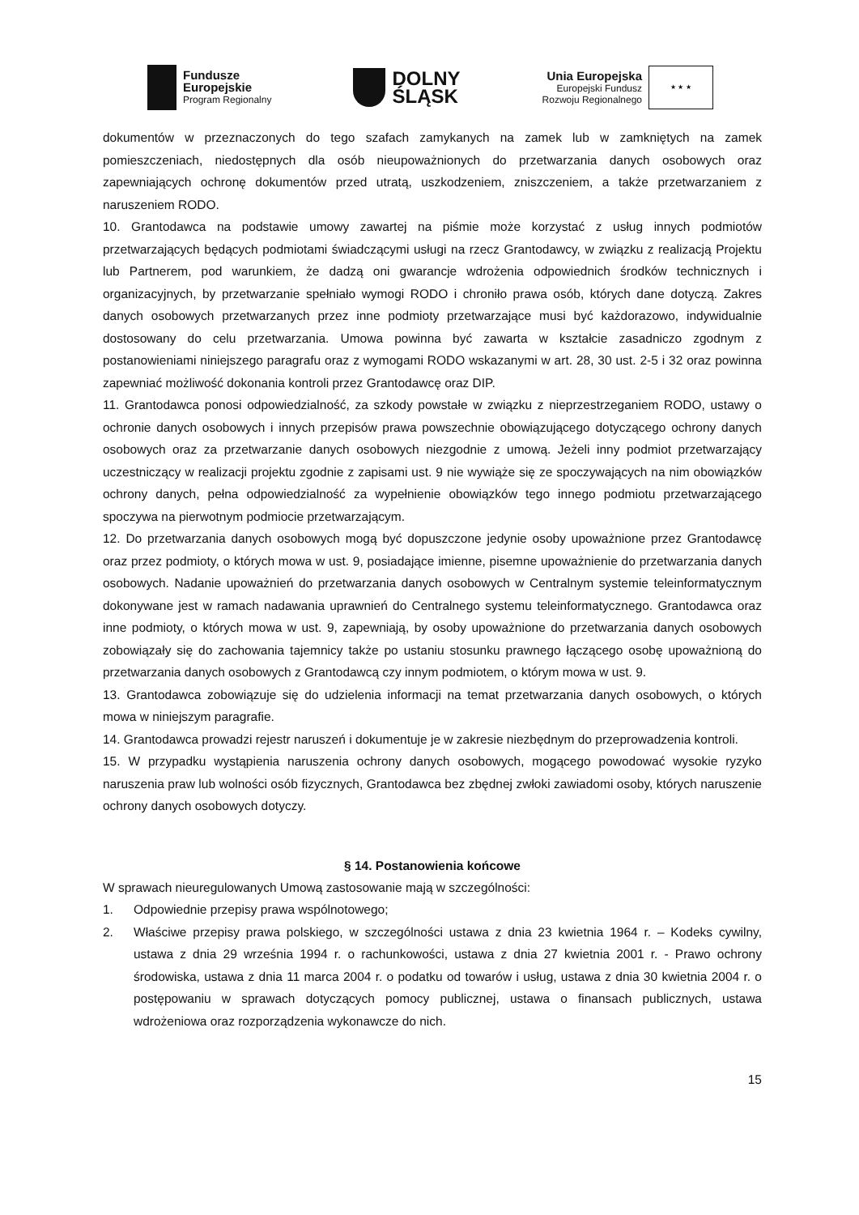Fundusze
Europejskie
Program Regionalny
DOLNY
ŚLĄSK
Unia Europejska
Europejski Fundusz
Rozwoju Regionalnego
★ ★ ★
dokumentów w przeznaczonych do tego szafach zamykanych na zamek lub w zamkniętych na zamek pomieszczeniach, niedostępnych dla osób nieupoważnionych do przetwarzania danych osobowych oraz zapewniających ochronę dokumentów przed utratą, uszkodzeniem, zniszczeniem, a także przetwarzaniem z naruszeniem RODO.
10. Grantodawca na podstawie umowy zawartej na piśmie może korzystać z usług innych podmiotów przetwarzających będących podmiotami świadczącymi usługi na rzecz Grantodawcy, w związku z realizacją Projektu lub Partnerem, pod warunkiem, że dadzą oni gwarancje wdrożenia odpowiednich środków technicznych i organizacyjnych, by przetwarzanie spełniało wymogi RODO i chroniło prawa osób, których dane dotyczą. Zakres danych osobowych przetwarzanych przez inne podmioty przetwarzające musi być każdorazowo, indywidualnie dostosowany do celu przetwarzania. Umowa powinna być zawarta w kształcie zasadniczo zgodnym z postanowieniami niniejszego paragrafu oraz z wymogami RODO wskazanymi w art. 28, 30 ust. 2-5 i 32 oraz powinna zapewniać możliwość dokonania kontroli przez Grantodawcę oraz DIP.
11. Grantodawca ponosi odpowiedzialność, za szkody powstałe w związku z nieprzestrzeganiem RODO, ustawy o ochronie danych osobowych i innych przepisów prawa powszechnie obowiązującego dotyczącego ochrony danych osobowych oraz za przetwarzanie danych osobowych niezgodnie z umową. Jeżeli inny podmiot przetwarzający uczestniczący w realizacji projektu zgodnie z zapisami ust. 9 nie wywiąże się ze spoczywających na nim obowiązków ochrony danych, pełna odpowiedzialność za wypełnienie obowiązków tego innego podmiotu przetwarzającego spoczywa na pierwotnym podmiocie przetwarzającym.
12. Do przetwarzania danych osobowych mogą być dopuszczone jedynie osoby upoważnione przez Grantodawcę oraz przez podmioty, o których mowa w ust. 9, posiadające imienne, pisemne upoważnienie do przetwarzania danych osobowych. Nadanie upoważnień do przetwarzania danych osobowych w Centralnym systemie teleinformatycznym dokonywane jest w ramach nadawania uprawnień do Centralnego systemu teleinformatycznego. Grantodawca oraz inne podmioty, o których mowa w ust. 9, zapewniają, by osoby upoważnione do przetwarzania danych osobowych zobowiązały się do zachowania tajemnicy także po ustaniu stosunku prawnego łączącego osobę upoważnioną do przetwarzania danych osobowych z Grantodawcą czy innym podmiotem, o którym mowa w ust. 9.
13. Grantodawca zobowiązuje się do udzielenia informacji na temat przetwarzania danych osobowych, o których mowa w niniejszym paragrafie.
14. Grantodawca prowadzi rejestr naruszeń i dokumentuje je w zakresie niezbędnym do przeprowadzenia kontroli.
15. W przypadku wystąpienia naruszenia ochrony danych osobowych, mogącego powodować wysokie ryzyko naruszenia praw lub wolności osób fizycznych, Grantodawca bez zbędnej zwłoki zawiadomi osoby, których naruszenie ochrony danych osobowych dotyczy.
§ 14. Postanowienia końcowe
W sprawach nieuregulowanych Umową zastosowanie mają w szczególności:
1. Odpowiednie przepisy prawa wspólnotowego;
2. Właściwe przepisy prawa polskiego, w szczególności ustawa z dnia 23 kwietnia 1964 r. – Kodeks cywilny, ustawa z dnia 29 września 1994 r. o rachunkowości, ustawa z dnia 27 kwietnia 2001 r. - Prawo ochrony środowiska, ustawa z dnia 11 marca 2004 r. o podatku od towarów i usług, ustawa z dnia 30 kwietnia 2004 r. o postępowaniu w sprawach dotyczących pomocy publicznej, ustawa o finansach publicznych, ustawa wdrożeniowa oraz rozporządzenia wykonawcze do nich.
15